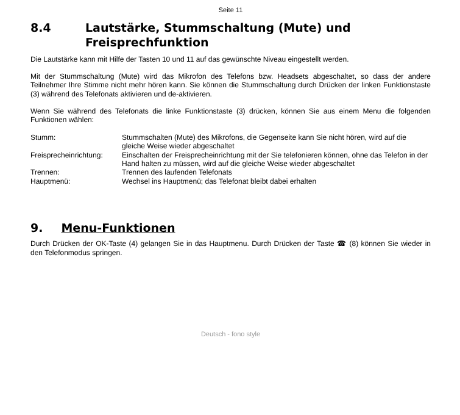Seite 11
8.4 Lautstärke, Stummschaltung (Mute) und Freisprechfunktion
Die Lautstärke kann mit Hilfe der Tasten 10 und 11 auf das gewünschte Niveau eingestellt werden.
Mit der Stummschaltung (Mute) wird das Mikrofon des Telefons bzw. Headsets abgeschaltet, so dass der andere Teilnehmer Ihre Stimme nicht mehr hören kann. Sie können die Stummschaltung durch Drücken der linken Funktionstaste (3) während des Telefonats aktivieren und de-aktivieren.
Wenn Sie während des Telefonats die linke Funktionstaste (3) drücken, können Sie aus einem Menu die folgenden Funktionen wählen:
| Stumm: | Stummschalten (Mute) des Mikrofons, die Gegenseite kann Sie nicht hören, wird auf die gleiche Weise wieder abgeschaltet |
| Freisprecheinrichtung: | Einschalten der Freisprecheinrichtung mit der Sie telefonieren können, ohne das Telefon in der Hand halten zu müssen, wird auf die gleiche Weise wieder abgeschaltet |
| Trennen: | Trennen des laufenden Telefonats |
| Hauptmenü: | Wechsel ins Hauptmenü; das Telefonat bleibt dabei erhalten |
9. Menu-Funktionen
Durch Drücken der OK-Taste (4) gelangen Sie in das Hauptmenu. Durch Drücken der Taste ☎ (8) können Sie wieder in den Telefonmodus springen.
Deutsch - fono style